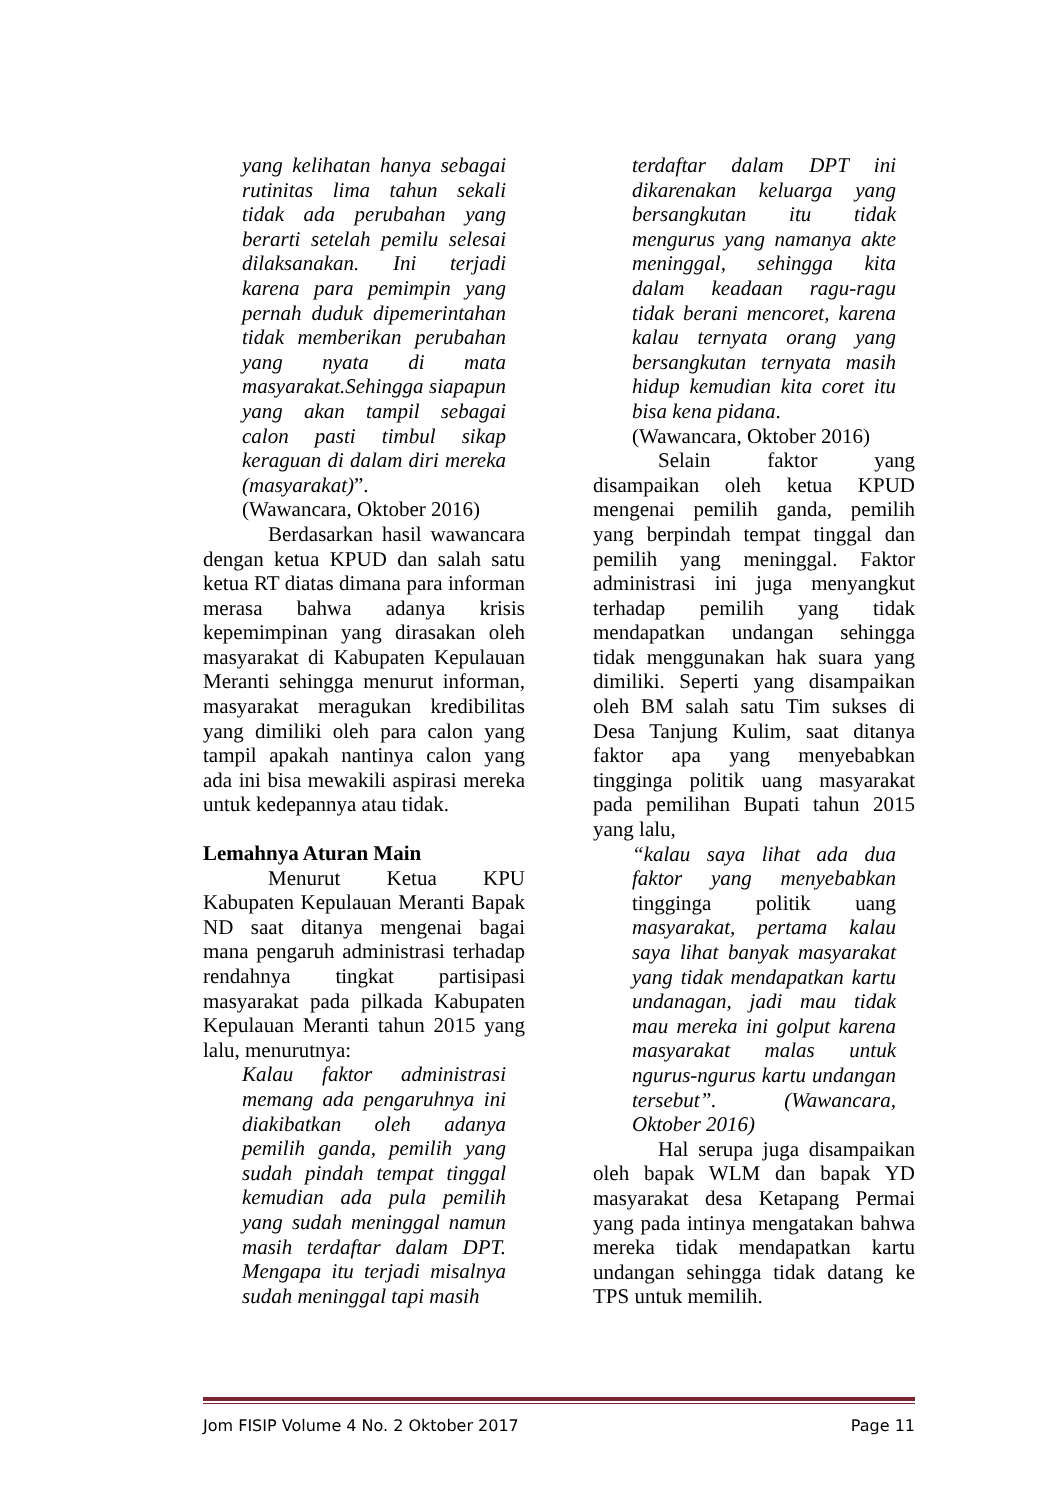yang kelihatan hanya sebagai rutinitas lima tahun sekali tidak ada perubahan yang berarti setelah pemilu selesai dilaksanakan. Ini terjadi karena para pemimpin yang pernah duduk dipemerintahan tidak memberikan perubahan yang nyata di mata masyarakat.Sehingga siapapun yang akan tampil sebagai calon pasti timbul sikap keraguan di dalam diri mereka (masyarakat)”.
(Wawancara, Oktober 2016)
Berdasarkan hasil wawancara dengan ketua KPUD dan salah satu ketua RT diatas dimana para informan merasa bahwa adanya krisis kepemimpinan yang dirasakan oleh masyarakat di Kabupaten Kepulauan Meranti sehingga menurut informan, masyarakat meragukan kredibilitas yang dimiliki oleh para calon yang tampil apakah nantinya calon yang ada ini bisa mewakili aspirasi mereka untuk kedepannya atau tidak.
Lemahnya Aturan Main
Menurut Ketua KPU Kabupaten Kepulauan Meranti Bapak ND saat ditanya mengenai bagai mana pengaruh administrasi terhadap rendahnya tingkat partisipasi masyarakat pada pilkada Kabupaten Kepulauan Meranti tahun 2015 yang lalu, menurutnya:
Kalau faktor administrasi memang ada pengaruhnya ini diakibatkan oleh adanya pemilih ganda, pemilih yang sudah pindah tempat tinggal kemudian ada pula pemilih yang sudah meninggal namun masih terdaftar dalam DPT. Mengapa itu terjadi misalnya sudah meninggal tapi masih
terdaftar dalam DPT ini dikarenakan keluarga yang bersangkutan itu tidak mengurus yang namanya akte meninggal, sehingga kita dalam keadaan ragu-ragu tidak berani mencoret, karena kalau ternyata orang yang bersangkutan ternyata masih hidup kemudian kita coret itu bisa kena pidana.
(Wawancara, Oktober 2016)
Selain faktor yang disampaikan oleh ketua KPUD mengenai pemilih ganda, pemilih yang berpindah tempat tinggal dan pemilih yang meninggal. Faktor administrasi ini juga menyangkut terhadap pemilih yang tidak mendapatkan undangan sehingga tidak menggunakan hak suara yang dimiliki. Seperti yang disampaikan oleh BM salah satu Tim sukses di Desa Tanjung Kulim, saat ditanya faktor apa yang menyebabkan tingginga politik uang masyarakat pada pemilihan Bupati tahun 2015 yang lalu,
“kalau saya lihat ada dua faktor yang menyebabkan tingginga politik uang masyarakat, pertama kalau saya lihat banyak masyarakat yang tidak mendapatkan kartu undanagan, jadi mau tidak mau mereka ini golput karena masyarakat malas untuk ngurus-ngurus kartu undangan tersebut”. (Wawancara, Oktober 2016)
Hal serupa juga disampaikan oleh bapak WLM dan bapak YD masyarakat desa Ketapang Permai yang pada intinya mengatakan bahwa mereka tidak mendapatkan kartu undangan sehingga tidak datang ke TPS untuk memilih.
Jom FISIP Volume 4 No. 2 Oktober 2017 Page 11